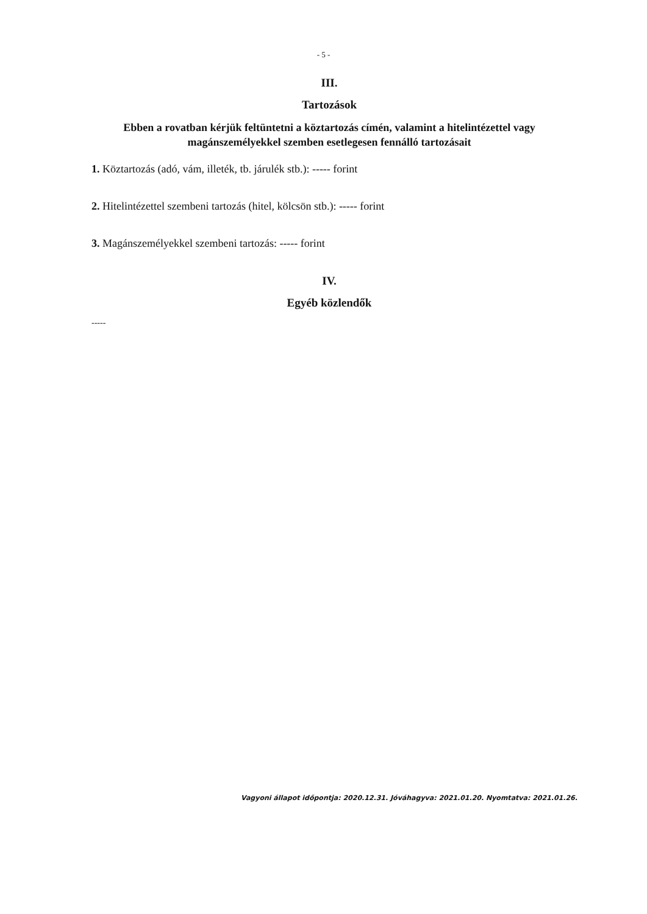- 5 -
III.
Tartozások
Ebben a rovatban kérjük feltüntetni a köztartozás címén, valamint a hitelintézettel vagy magánszemélyekkel szemben esetlegesen fennálló tartozásait
1. Köztartozás (adó, vám, illeték, tb. járulék stb.): ----- forint
2. Hitelintézettel szembeni tartozás (hitel, kölcsön stb.): ----- forint
3. Magánszemélyekkel szembeni tartozás: ----- forint
IV.
Egyéb közlendők
-----
Vagyoni állapot időpontja: 2020.12.31. Jóváhagyva: 2021.01.20. Nyomtatva: 2021.01.26.